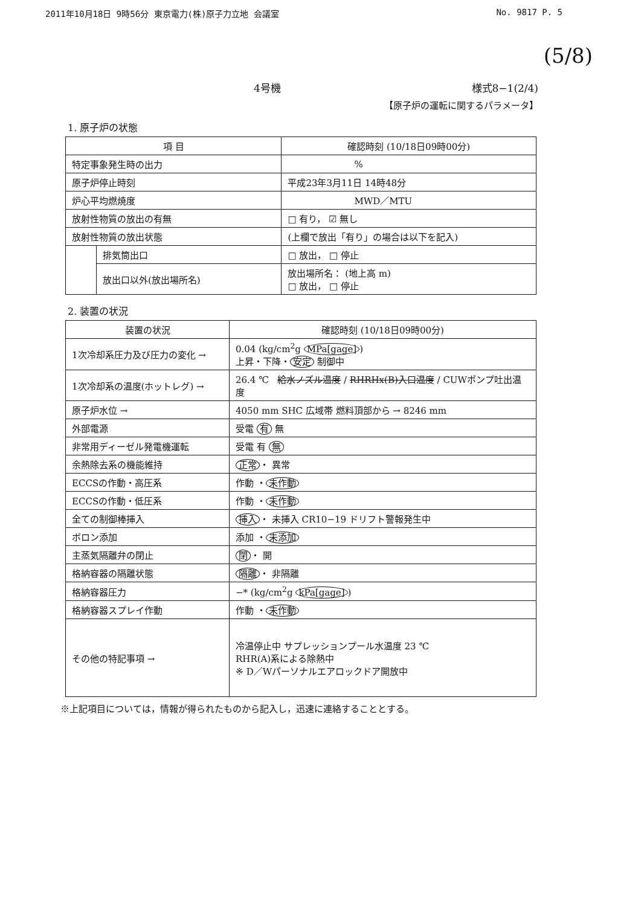2011年10月18日 9時56分 東京電力(株)原子力立地 会議室 No. 9817 P. 5
(5/8)
4号機 様式8−1(2/4)
【原子炉の運転に関するパラメータ】
1. 原子炉の状態
| 項 目 | | 確認時刻 (10/18日09時00分) |
| --- | --- | --- |
| 特定事象発生時の出力 | | % |
| 原子炉停止時刻 | | 平成23年3月11日 14時48分 |
| 炉心平均燃焼度 | | MWD／MTU |
| 放射性物質の放出の有無 | | □ 有り， ☑ 無し |
| 放射性物質の放出状態 | | (上欄で放出「有り」の場合は以下を記入) |
| | 排気筒出口 | □ 放出， □ 停止 |
| | 放出口以外(放出場所名) | 放出場所名： (地上高 m) □ 放出， □ 停止 |
2. 装置の状況
| 装置の状況 | 確認時刻 (10/18日09時00分) |
| --- | --- |
| 1次冷却系圧力及び圧力の変化 → | 0.04 (kg/cm<sup>2</sup>g MPa[gage] ) 上昇・下降・ 安定 制御中 |
| 1次冷却系の温度(ホットレグ) → | 26.4 ℃ 給水ノズル温度 / RHRHx(B)入口温度 / CUWポンプ吐出温度 |
| 原子炉水位 → | 4050 mm SHC 広域帯 燃料頂部から → 8246 mm |
| 外部電源 | 受電 有 無 |
| 非常用ディーゼル発電機運転 | 受電 有 無 |
| 余熱除去系の機能維持 | 正常 ・ 異常 |
| ECCSの作動・高圧系 | 作動 ・ 未作動 |
| ECCSの作動・低圧系 | 作動 ・ 未作動 |
| 全ての制御棒挿入 | 挿入 ・ 未挿入 CR10−19 ドリフト警報発生中 |
| ボロン添加 | 添加 ・ 未添加 |
| 主蒸気隔離弁の閉止 | 閉 ・ 開 |
| 格納容器の隔離状態 | 隔離 ・ 非隔離 |
| 格納容器圧力 | −* (kg/cm<sup>2</sup>g kPa[gage] ) |
| 格納容器スプレイ作動 | 作動 ・ 未作動 |
| その他の特記事項 → | 冷温停止中 サプレッションプール水温度 23 ℃ RHR(A)系による除熱中 ※ D／Wパーソナルエアロックドア開放中 |
※上記項目については，情報が得られたものから記入し，迅速に連絡することとする。